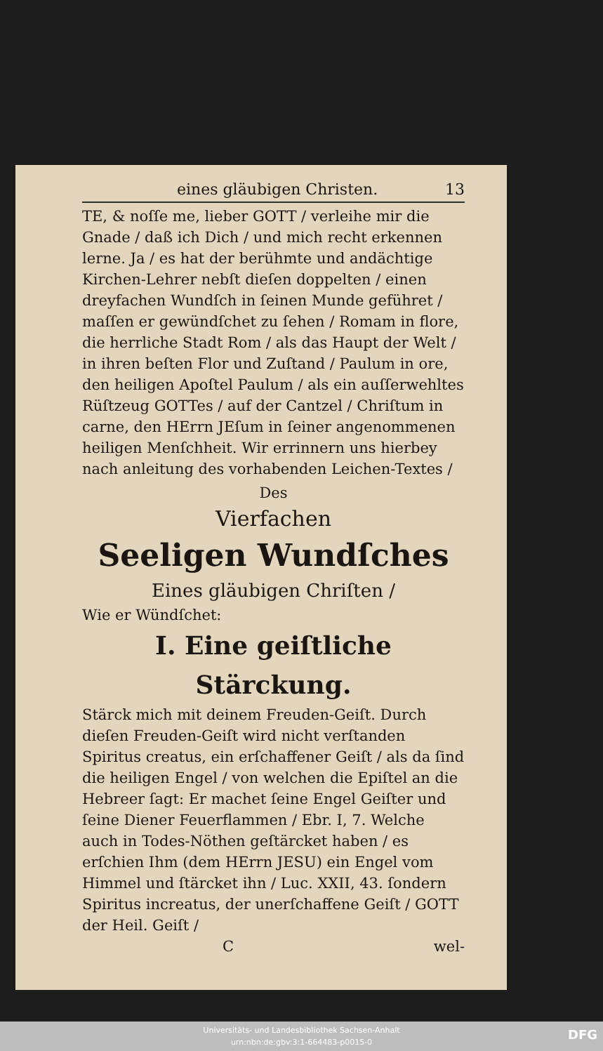eines gläubigen Christen. 13
TE, & noſſe me, lieber GOTT / verleihe mir die Gnade / daß ich Dich / und mich recht erkennen lerne. Ja / es hat der berühmte und andächtige Kirchen-Lehrer nebſt dieſen doppelten / einen dreyfachen Wundſch in ſeinen Munde geführet / maſſen er gewündſchet zu ſehen / Romam in flore, die herrliche Stadt Rom / als das Haupt der Welt / in ihren beſten Flor und Zuſtand / Paulum in ore, den heiligen Apoſtel Paulum / als ein auſſerwehltes Rüſtzeug GOTTes / auf der Cantzel / Chriſtum in carne, den HErrn JEſum in ſeiner angenommenen heiligen Menſchheit. Wir errinnern uns hierbey nach anleitung des vorhabenden Leichen-Textes /
Des
Vierfachen
Seeligen Wundſches
Eines gläubigen Chriſten /
Wie er Wündſchet:
I. Eine geiſtliche Stärckung.
Stärck mich mit deinem Freuden-Geiſt. Durch dieſen Freuden-Geiſt wird nicht verſtanden Spiritus creatus, ein erſchaffener Geiſt / als da ſind die heiligen Engel / von welchen die Epiſtel an die Hebreer ſagt: Er machet ſeine Engel Geiſter und ſeine Diener Feuerflammen / Ebr. I, 7. Welche auch in Todes-Nöthen geſtärcket haben / es erſchien Ihm (dem HErrn JESU) ein Engel vom Himmel und ſtärcket ihn / Luc. XXII, 43. ſondern Spiritus increatus, der unerſchaffene Geiſt / GOTT der Heil. Geiſt /
Cwel-
Universitäts- und Landesbibliothek Sachsen-Anhalt
urn:nbn:de:gbv:3:1-664483-p0015-0
DFG